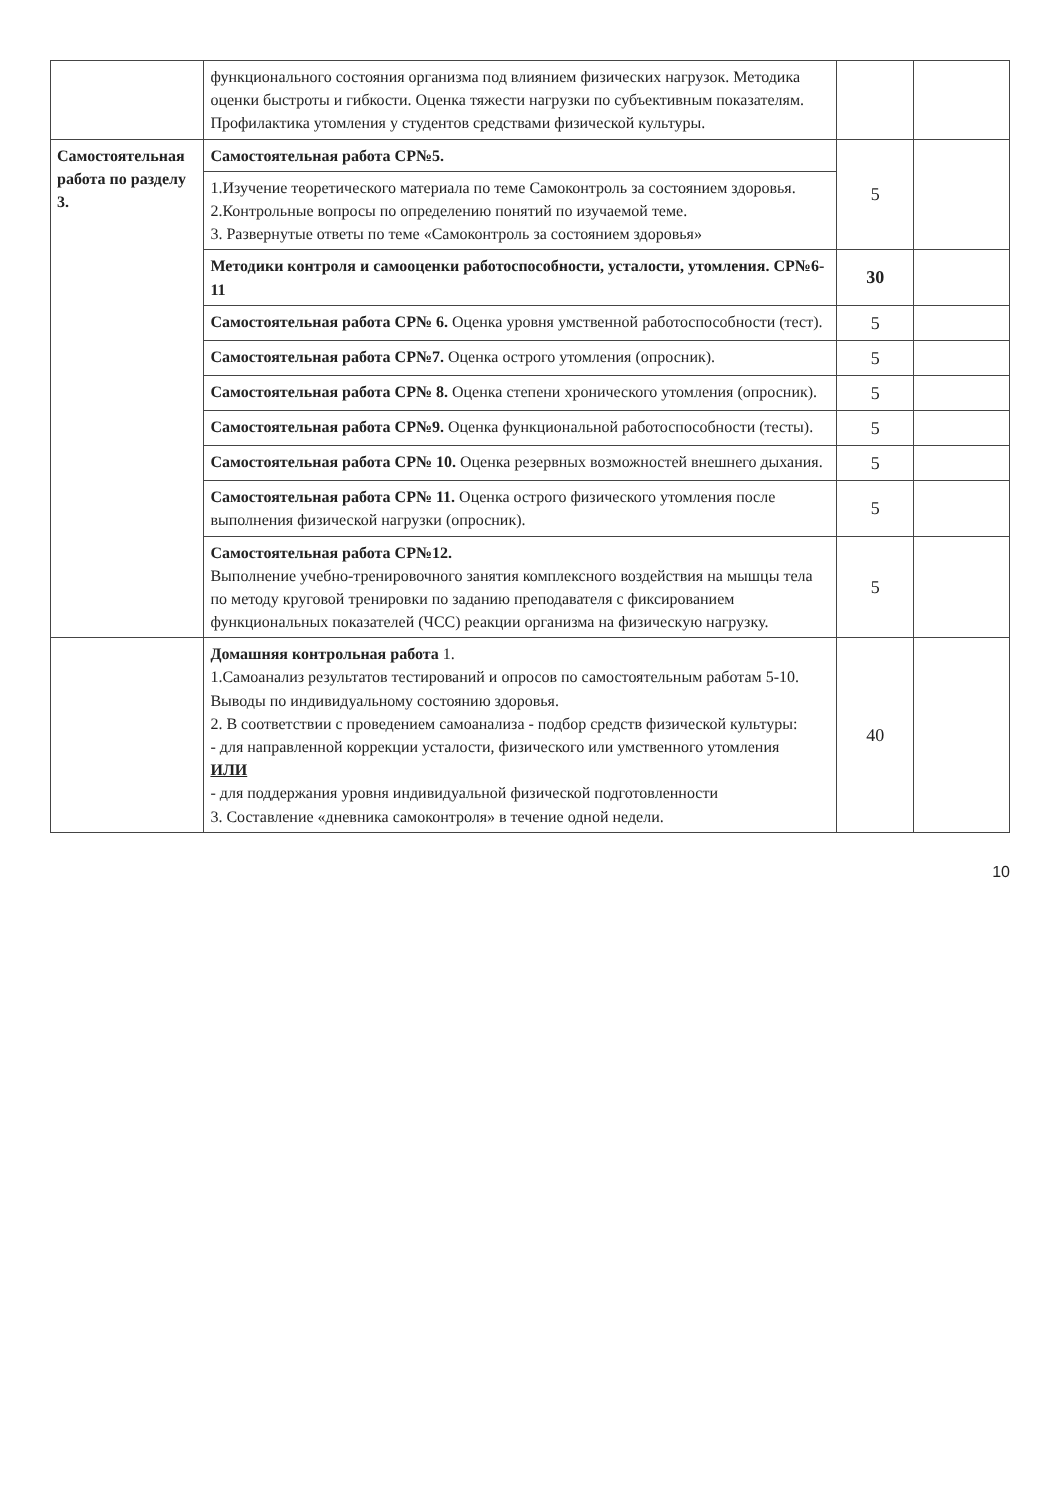| | функционального состояния организма под влиянием физических нагрузок. Методика оценки быстроты и гибкости. Оценка тяжести нагрузки по субъективным показателям. Профилактика утомления у студентов средствами физической культуры. | | |
| Самостоятельная работа по разделу 3. | Самостоятельная работа СР№5. | 5 | |
| | 1.Изучение теоретического материала по теме Самоконтроль за состоянием здоровья. 2.Контрольные вопросы по определению понятий по изучаемой теме. 3. Развернутые ответы по теме «Самоконтроль за состоянием здоровья» | | |
| | Методики контроля и самооценки работоспособности, усталости, утомления. СР№6-11 | 30 | |
| | Самостоятельная работа СР№ 6. Оценка уровня умственной работоспособности (тест). | 5 | |
| | Самостоятельная работа СР№7. Оценка острого утомления (опросник). | 5 | |
| | Самостоятельная работа СР№ 8. Оценка степени хронического утомления (опросник). | 5 | |
| | Самостоятельная работа СР№9. Оценка функциональной работоспособности (тесты). | 5 | |
| | Самостоятельная работа СР№ 10. Оценка резервных возможностей внешнего дыхания. | 5 | |
| | Самостоятельная работа СР№ 11. Оценка острого физического утомления после выполнения физической нагрузки (опросник). | 5 | |
| | Самостоятельная работа СР№12. Выполнение учебно-тренировочного занятия комплексного воздействия на мышцы тела по методу круговой тренировки по заданию преподавателя с фиксированием функциональных показателей (ЧСС) реакции организма на физическую нагрузку. | 5 | |
| | Домашняя контрольная работа 1. 1.Самоанализ результатов тестирований и опросов по самостоятельным работам 5-10. Выводы по индивидуальному состоянию здоровья. 2. В соответствии с проведением самоанализа - подбор средств физической культуры: - для направленной коррекции усталости, физического или умственного утомления ИЛИ - для поддержания уровня индивидуальной физической подготовленности 3. Составление «дневника самоконтроля» в течение одной недели. | 40 | |
10